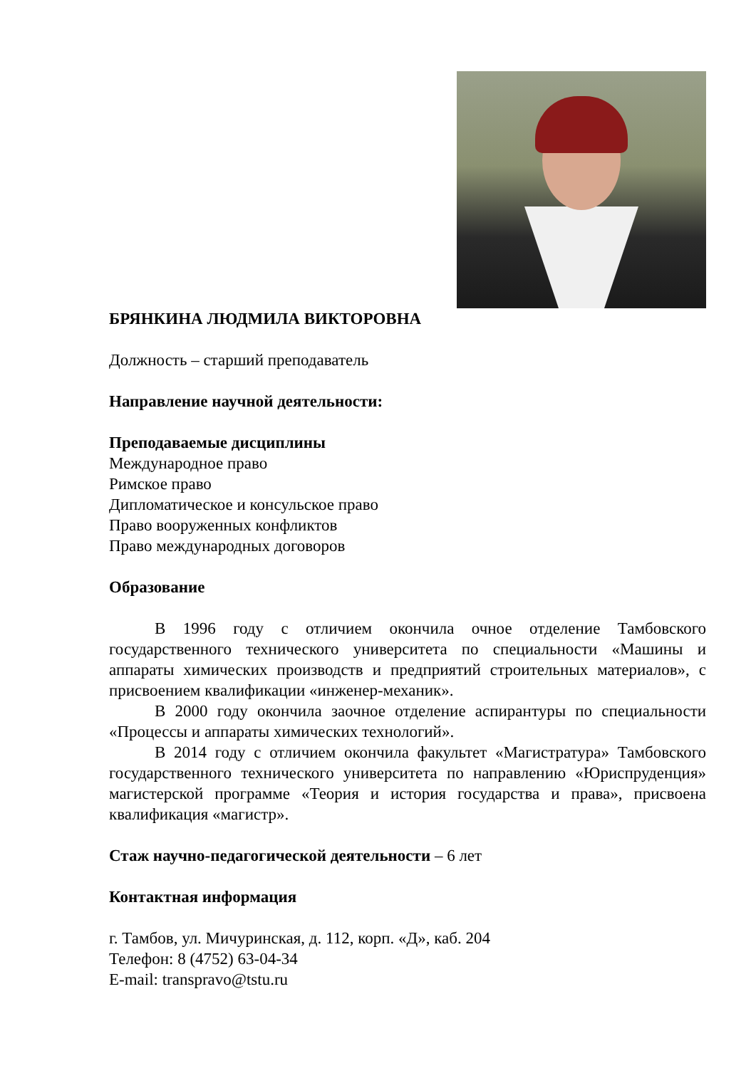БРЯНКИНА ЛЮДМИЛА ВИКТОРОВНА
Должность – старший преподаватель
Направление научной деятельности:
Преподаваемые дисциплины
Международное право
Римское право
Дипломатическое и консульское право
Право вооруженных конфликтов
Право международных договоров
Образование
В 1996 году с отличием окончила очное отделение Тамбовского государственного технического университета по специальности «Машины и аппараты химических производств и предприятий строительных материалов», с присвоением квалификации «инженер-механик».
В 2000 году окончила заочное отделение аспирантуры по специальности «Процессы и аппараты химических технологий».
В 2014 году с отличием окончила факультет «Магистратура» Тамбовского государственного технического университета по направлению «Юриспруденция» магистерской программе «Теория и история государства и права», присвоена квалификация «магистр».
Стаж научно-педагогической деятельности – 6 лет
Контактная информация
г. Тамбов, ул. Мичуринская, д. 112, корп. «Д», каб. 204
Телефон: 8 (4752) 63-04-34
E-mail: transpravo@tstu.ru